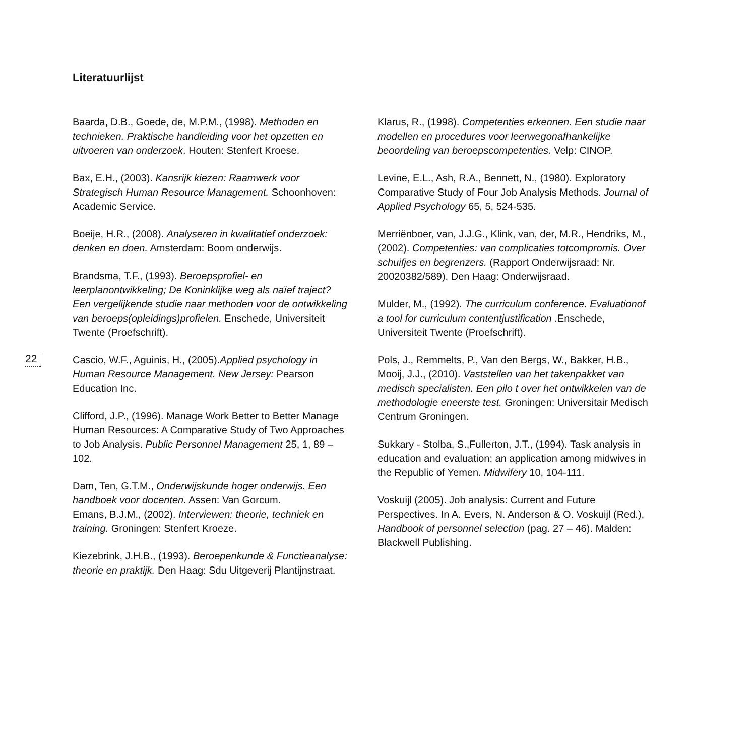Literatuurlijst
22
Baarda, D.B., Goede, de, M.P.M., (1998). Methoden en technieken. Praktische handleiding voor het opzetten en uitvoeren van onderzoek. Houten: Stenfert Kroese.
Bax, E.H., (2003). Kansrijk kiezen: Raamwerk voor Strategisch Human Resource Management. Schoonhoven: Academic Service.
Boeije, H.R., (2008). Analyseren in kwalitatief onderzoek: denken en doen. Amsterdam: Boom onderwijs.
Brandsma, T.F., (1993). Beroepsprofiel- en leerplanontwikkeling; De Koninklijke weg als naïef traject? Een vergelijkende studie naar methoden voor de ontwikkeling van beroeps(opleidings)profielen. Enschede, Universiteit Twente (Proefschrift).
Cascio, W.F., Aguinis, H., (2005).Applied psychology in Human Resource Management. New Jersey: Pearson Education Inc.
Clifford, J.P., (1996). Manage Work Better to Better Manage Human Resources: A Comparative Study of Two Approaches to Job Analysis. Public Personnel Management 25, 1, 89 – 102.
Dam, Ten, G.T.M., Onderwijskunde hoger onderwijs. Een handboek voor docenten. Assen: Van Gorcum.
Emans, B.J.M., (2002). Interviewen: theorie, techniek en training. Groningen: Stenfert Kroeze.
Kiezebrink, J.H.B., (1993). Beroepenkunde & Functieanalyse: theorie en praktijk. Den Haag: Sdu Uitgeverij Plantijnstraat.
Klarus, R., (1998). Competenties erkennen. Een studie naar modellen en procedures voor leerwegonafhankelijke beoordeling van beroepscompetenties. Velp: CINOP.
Levine, E.L., Ash, R.A., Bennett, N., (1980). Exploratory Comparative Study of Four Job Analysis Methods. Journal of Applied Psychology 65, 5, 524-535.
Merriënboer, van, J.J.G., Klink, van, der, M.R., Hendriks, M., (2002). Competenties: van complicaties totcompromis. Over schuifjes en begrenzers. (Rapport Onderwijsraad: Nr. 20020382/589). Den Haag: Onderwijsraad.
Mulder, M., (1992). The curriculum conference. Evaluationof a tool for curriculum contentjustification .Enschede, Universiteit Twente (Proefschrift).
Pols, J., Remmelts, P., Van den Bergs, W., Bakker, H.B., Mooij, J.J., (2010). Vaststellen van het takenpakket van medisch specialisten. Een pilo t over het ontwikkelen van de methodologie eneerste test. Groningen: Universitair Medisch Centrum Groningen.
Sukkary - Stolba, S.,Fullerton, J.T., (1994). Task analysis in education and evaluation: an application among midwives in the Republic of Yemen. Midwifery 10, 104-111.
Voskuijl (2005). Job analysis: Current and Future Perspectives. In A. Evers, N. Anderson & O. Voskuijl (Red.), Handbook of personnel selection (pag. 27 – 46). Malden: Blackwell Publishing.